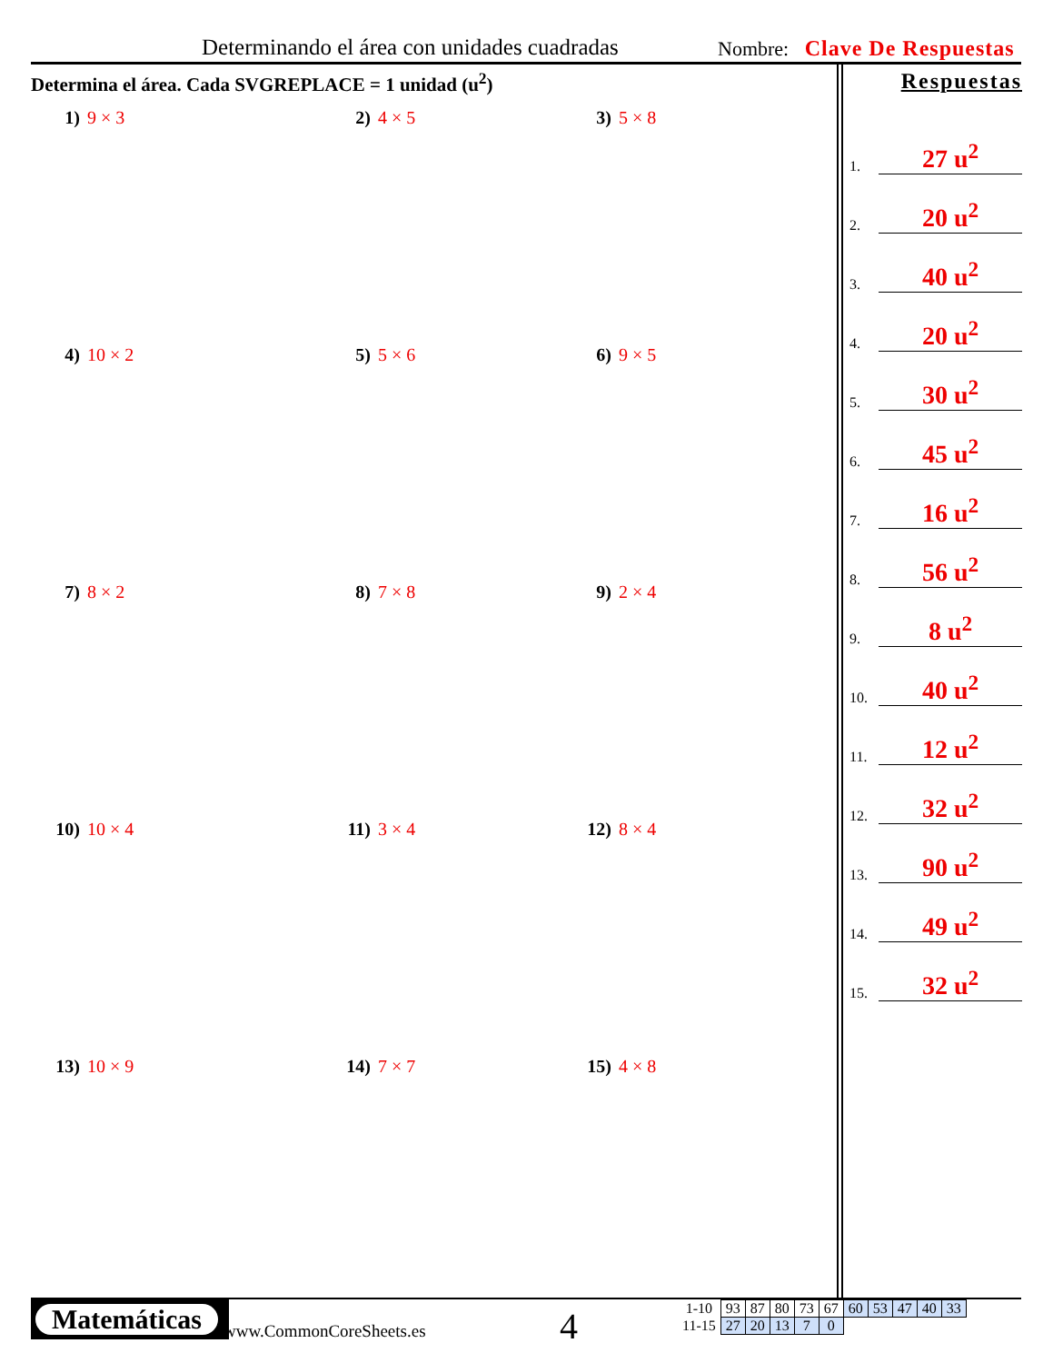Determinando el área con unidades cuadradas
Nombre: Clave De Respuestas
Determina el área. Cada SVGREPLACE = 1 unidad (u<sup>2</sup>)
1) 9 × 3
2) 4 × 5
3) 5 × 8
4) 10 × 2
5) 5 × 6
6) 9 × 5
7) 8 × 2
8) 7 × 8
9) 2 × 4
10) 10 × 4
11) 3 × 4
12) 8 × 4
13) 10 × 9
14) 7 × 7
15) 4 × 8
Respuestas
1. 27 u<sup>2</sup>
2. 20 u<sup>2</sup>
3. 40 u<sup>2</sup>
4. 20 u<sup>2</sup>
5. 30 u<sup>2</sup>
6. 45 u<sup>2</sup>
7. 16 u<sup>2</sup>
8. 56 u<sup>2</sup>
9. 8 u<sup>2</sup>
10. 40 u<sup>2</sup>
11. 12 u<sup>2</sup>
12. 32 u<sup>2</sup>
13. 90 u<sup>2</sup>
14. 49 u<sup>2</sup>
15. 32 u<sup>2</sup>
Matemáticas
www.CommonCoreSheets.es 4
| 1-10 | 93 | 87 | 80 | 73 | 67 | 60 | 53 | 47 | 40 | 33 |
| 11-15 | 27 | 20 | 13 | 7 | 0 | | | | | |